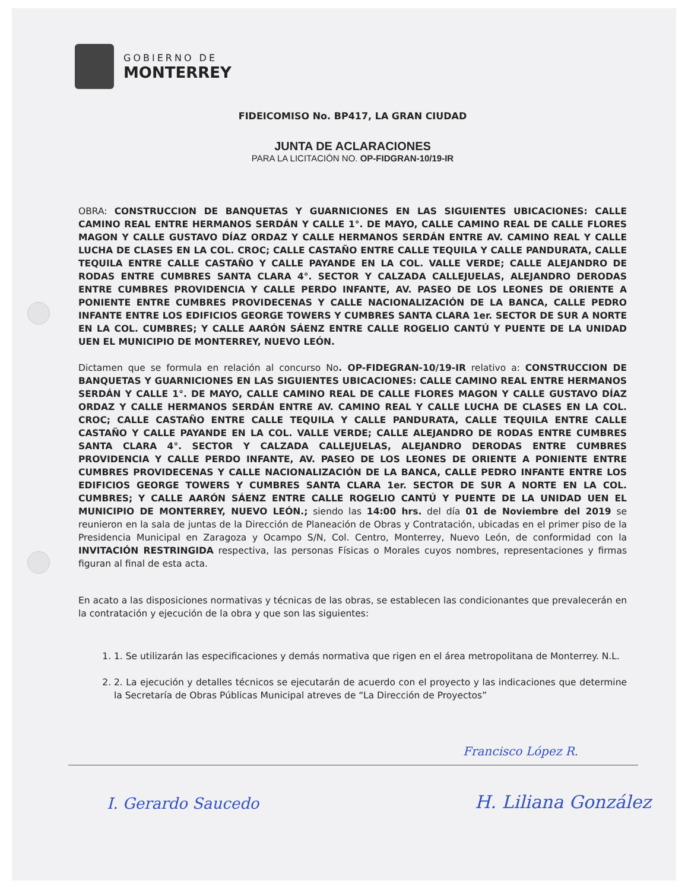GOBIERNO DE
MONTERREY
FIDEICOMISO No. BP417, LA GRAN CIUDAD
JUNTA DE ACLARACIONES
PARA LA LICITACIÓN NO. OP-FIDGRAN-10/19-IR
OBRA: CONSTRUCCION DE BANQUETAS Y GUARNICIONES EN LAS SIGUIENTES UBICACIONES: CALLE CAMINO REAL ENTRE HERMANOS SERDÁN Y CALLE 1°. DE MAYO, CALLE CAMINO REAL DE CALLE FLORES MAGON Y CALLE GUSTAVO DÍAZ ORDAZ Y CALLE HERMANOS SERDÁN ENTRE AV. CAMINO REAL Y CALLE LUCHA DE CLASES EN LA COL. CROC; CALLE CASTAÑO ENTRE CALLE TEQUILA Y CALLE PANDURATA, CALLE TEQUILA ENTRE CALLE CASTAÑO Y CALLE PAYANDE EN LA COL. VALLE VERDE; CALLE ALEJANDRO DE RODAS ENTRE CUMBRES SANTA CLARA 4°. SECTOR Y CALZADA CALLEJUELAS, ALEJANDRO DERODAS ENTRE CUMBRES PROVIDENCIA Y CALLE PERDO INFANTE, AV. PASEO DE LOS LEONES DE ORIENTE A PONIENTE ENTRE CUMBRES PROVIDECENAS Y CALLE NACIONALIZACIÓN DE LA BANCA, CALLE PEDRO INFANTE ENTRE LOS EDIFICIOS GEORGE TOWERS Y CUMBRES SANTA CLARA 1er. SECTOR DE SUR A NORTE EN LA COL. CUMBRES; Y CALLE AARÓN SÁENZ ENTRE CALLE ROGELIO CANTÚ Y PUENTE DE LA UNIDAD UEN EL MUNICIPIO DE MONTERREY, NUEVO LEÓN.
Dictamen que se formula en relación al concurso No. OP-FIDEGRAN-10/19-IR relativo a: CONSTRUCCION DE BANQUETAS Y GUARNICIONES EN LAS SIGUIENTES UBICACIONES: CALLE CAMINO REAL ENTRE HERMANOS SERDÁN Y CALLE 1°. DE MAYO, CALLE CAMINO REAL DE CALLE FLORES MAGON Y CALLE GUSTAVO DÍAZ ORDAZ Y CALLE HERMANOS SERDÁN ENTRE AV. CAMINO REAL Y CALLE LUCHA DE CLASES EN LA COL. CROC; CALLE CASTAÑO ENTRE CALLE TEQUILA Y CALLE PANDURATA, CALLE TEQUILA ENTRE CALLE CASTAÑO Y CALLE PAYANDE EN LA COL. VALLE VERDE; CALLE ALEJANDRO DE RODAS ENTRE CUMBRES SANTA CLARA 4°. SECTOR Y CALZADA CALLEJUELAS, ALEJANDRO DERODAS ENTRE CUMBRES PROVIDENCIA Y CALLE PERDO INFANTE, AV. PASEO DE LOS LEONES DE ORIENTE A PONIENTE ENTRE CUMBRES PROVIDECENAS Y CALLE NACIONALIZACIÓN DE LA BANCA, CALLE PEDRO INFANTE ENTRE LOS EDIFICIOS GEORGE TOWERS Y CUMBRES SANTA CLARA 1er. SECTOR DE SUR A NORTE EN LA COL. CUMBRES; Y CALLE AARÓN SÁENZ ENTRE CALLE ROGELIO CANTÚ Y PUENTE DE LA UNIDAD UEN EL MUNICIPIO DE MONTERREY, NUEVO LEÓN.; siendo las 14:00 hrs. del día 01 de Noviembre del 2019 se reunieron en la sala de juntas de la Dirección de Planeación de Obras y Contratación, ubicadas en el primer piso de la Presidencia Municipal en Zaragoza y Ocampo S/N, Col. Centro, Monterrey, Nuevo León, de conformidad con la INVITACIÓN RESTRINGIDA respectiva, las personas Físicas o Morales cuyos nombres, representaciones y firmas figuran al final de esta acta.
En acato a las disposiciones normativas y técnicas de las obras, se establecen las condicionantes que prevalecerán en la contratación y ejecución de la obra y que son las siguientes:
1. 1. Se utilizarán las especificaciones y demás normativa que rigen en el área metropolitana de Monterrey. N.L.
2. 2. La ejecución y detalles técnicos se ejecutarán de acuerdo con el proyecto y las indicaciones que determine la Secretaría de Obras Públicas Municipal atreves de “La Dirección de Proyectos”
Francisco López R.
I. Gerardo Saucedo H. Liliana González